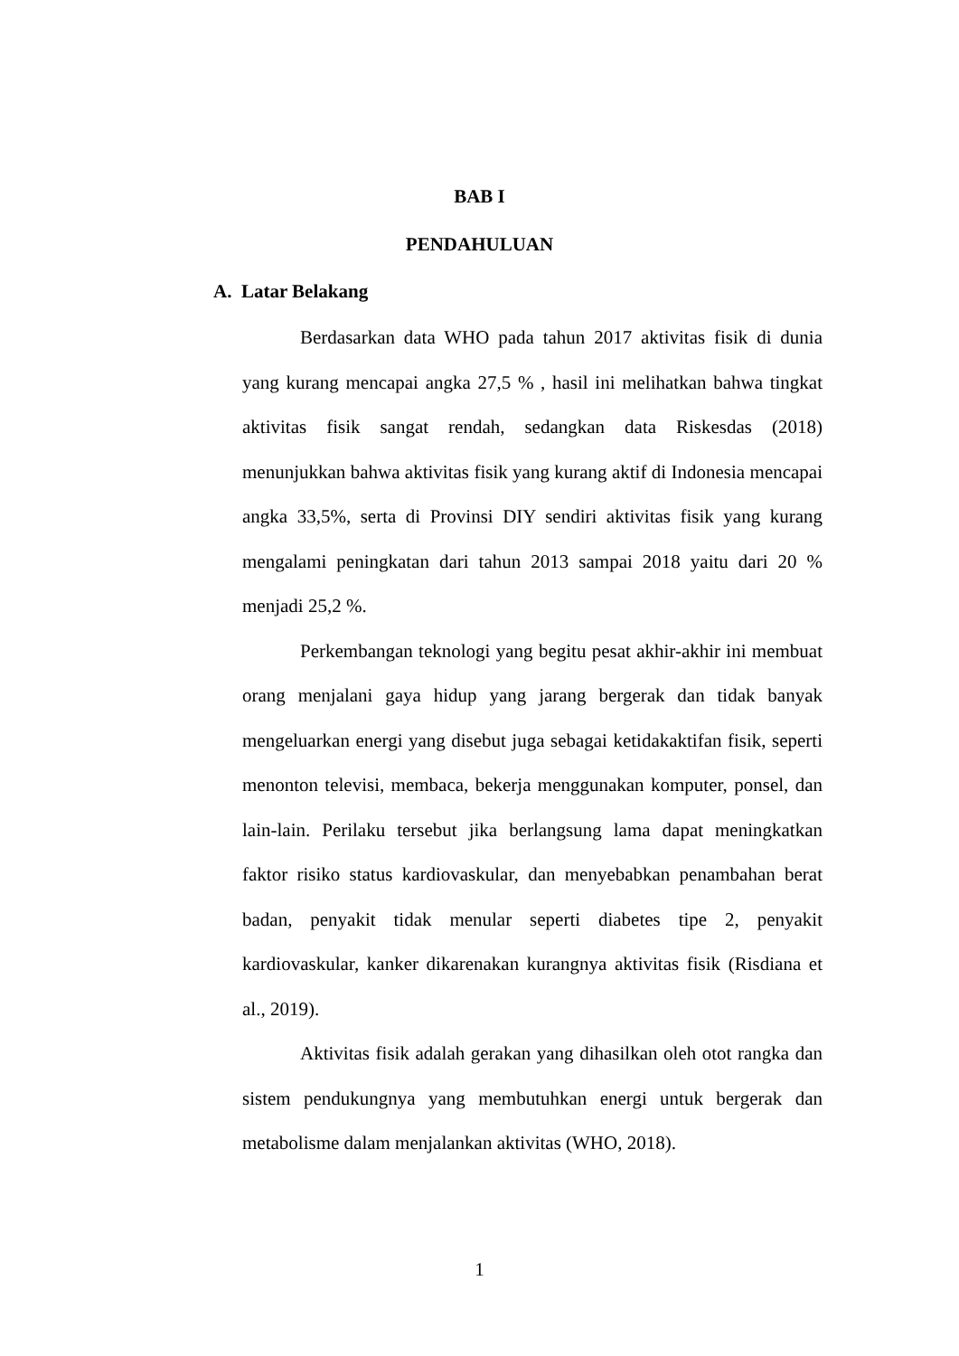BAB I
PENDAHULUAN
A. Latar Belakang
Berdasarkan data WHO pada tahun 2017 aktivitas fisik di dunia yang kurang mencapai angka 27,5 % , hasil ini melihatkan bahwa tingkat aktivitas fisik sangat rendah, sedangkan data Riskesdas (2018) menunjukkan bahwa aktivitas fisik yang kurang aktif di Indonesia mencapai angka 33,5%, serta di Provinsi DIY sendiri aktivitas fisik yang kurang mengalami peningkatan dari tahun 2013 sampai 2018 yaitu dari 20 % menjadi 25,2 %.
Perkembangan teknologi yang begitu pesat akhir-akhir ini membuat orang menjalani gaya hidup yang jarang bergerak dan tidak banyak mengeluarkan energi yang disebut juga sebagai ketidakaktifan fisik, seperti menonton televisi, membaca, bekerja menggunakan komputer, ponsel, dan lain-lain. Perilaku tersebut jika berlangsung lama dapat meningkatkan faktor risiko status kardiovaskular, dan menyebabkan penambahan berat badan, penyakit tidak menular seperti diabetes tipe 2, penyakit kardiovaskular, kanker dikarenakan kurangnya aktivitas fisik (Risdiana et al., 2019).
Aktivitas fisik adalah gerakan yang dihasilkan oleh otot rangka dan sistem pendukungnya yang membutuhkan energi untuk bergerak dan metabolisme dalam menjalankan aktivitas (WHO, 2018).
1